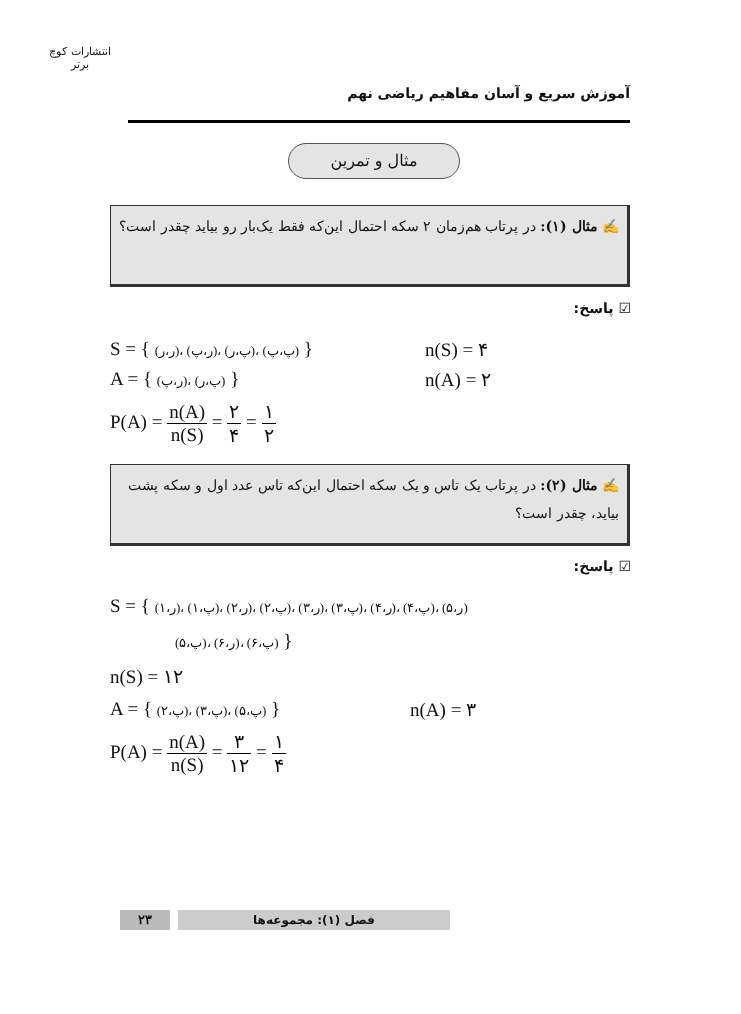انتشارات کوچ برتر
آموزش سریع و آسان مفاهیم ریاضی نهم
مثال و تمرین
✍ مثال (۱): در پرتاب هم‌زمان ۲ سکه احتمال این‌که فقط یک‌بار رو بیاید چقدر است؟
☑ پاسخ:
S = { (ر،ر)، (ر،پ)، (پ،ر)، (پ،پ) } n(S) = ۴
A = { (ر،پ)، (پ،ر) } n(A) = ۲
P(A) = n(A) n(S) = ۲ ۴ = ۱ ۲
✍ مثال (۲): در پرتاب یک تاس و یک سکه احتمال این‌که تاس عدد اول و سکه پشت بیاید، چقدر است؟
☑ پاسخ:
S = { (ر،۱)، (پ،۱)، (ر،۲)، (پ،۲)، (ر،۳)، (پ،۳)، (ر،۴)، (پ،۴)، (ر،۵)
(پ،۵)، (ر،۶)، (پ،۶) }
n(S) = ۱۲
A = { (پ،۲)، (پ،۳)، (پ،۵) } n(A) = ۳
P(A) = n(A) n(S) = ۳ ۱۲ = ۱ ۴
۲۳ فصل (۱): مجموعه‌ها